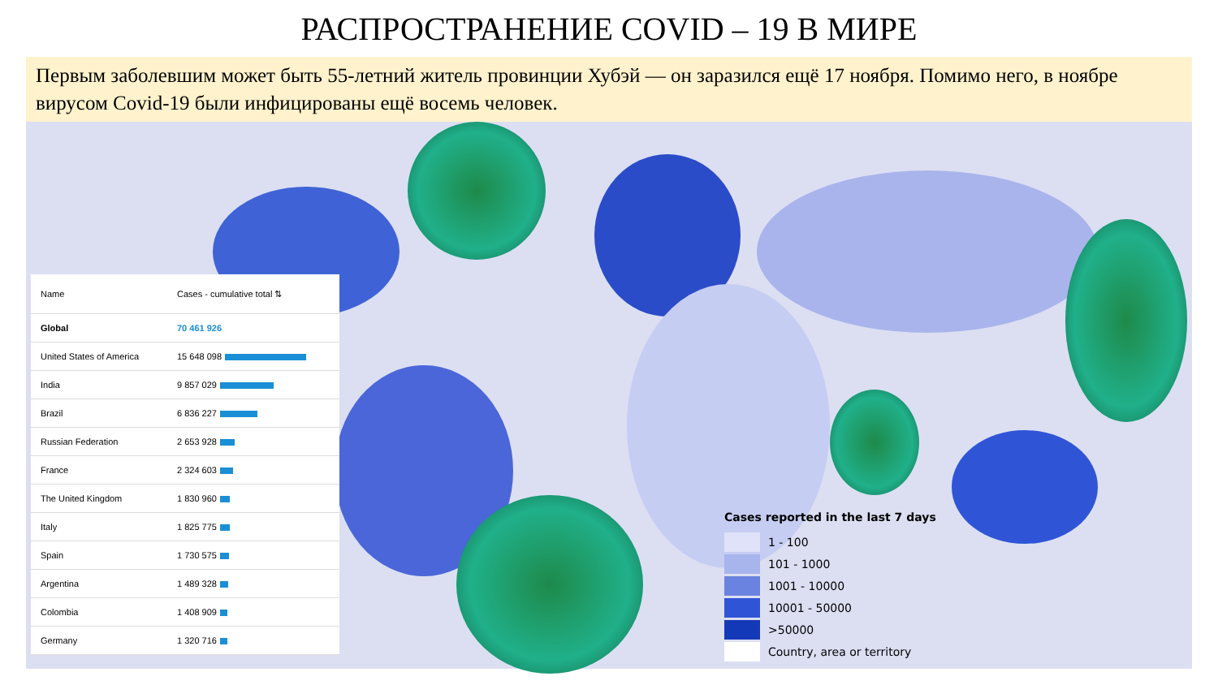РАСПРОСТРАНЕНИЕ COVID – 19 В МИРЕ
Первым заболевшим может быть 55-летний житель провинции Хубэй — он заразился ещё 17 ноября. Помимо него, в ноябре вирусом Covid-19 были инфицированы ещё восемь человек.
| Name | Cases - cumulative total ⇅ |
| --- | --- |
| Global | 70 461 926 |
| United States of America | 15 648 098 |
| India | 9 857 029 |
| Brazil | 6 836 227 |
| Russian Federation | 2 653 928 |
| France | 2 324 603 |
| The United Kingdom | 1 830 960 |
| Italy | 1 825 775 |
| Spain | 1 730 575 |
| Argentina | 1 489 328 |
| Colombia | 1 408 909 |
| Germany | 1 320 716 |
Cases reported in the last 7 days
1 - 100
101 - 1000
1001 - 10000
10001 - 50000
>50000
Country, area or territory